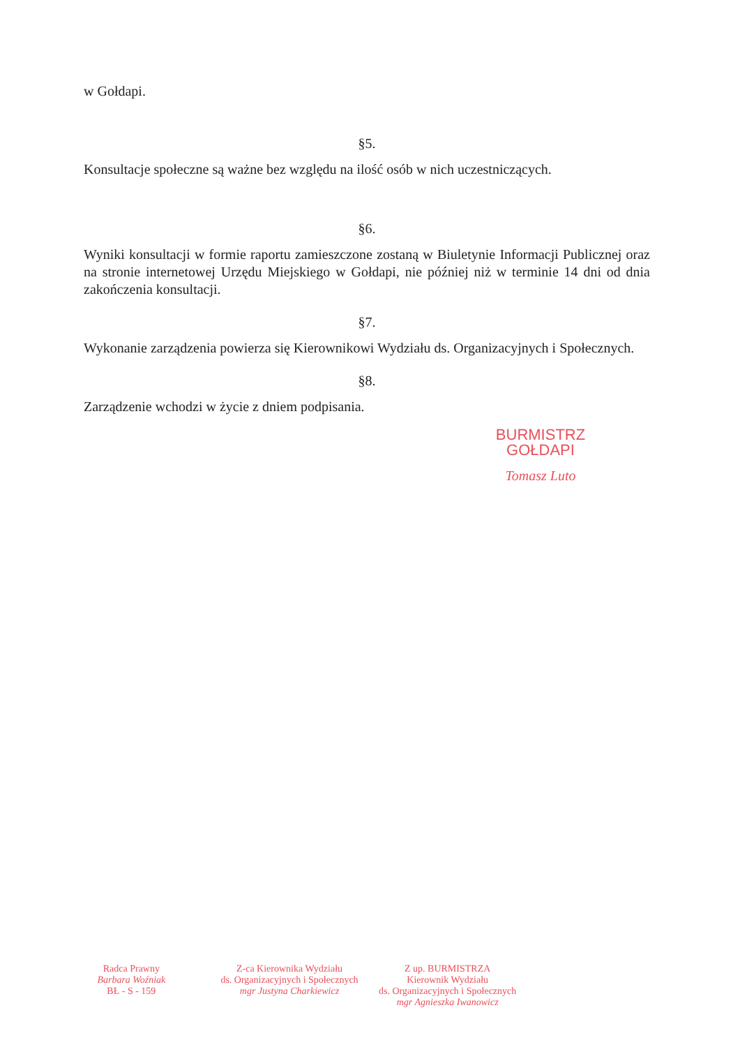w Gołdapi.
§5.
Konsultacje społeczne są ważne bez względu na ilość osób w nich uczestniczących.
§6.
Wyniki konsultacji w formie raportu zamieszczone zostaną w Biuletynie Informacji Publicznej oraz na stronie internetowej Urzędu Miejskiego w Gołdapi, nie później niż w terminie 14 dni od dnia zakończenia konsultacji.
§7.
Wykonanie zarządzenia powierza się Kierownikowi Wydziału ds. Organizacyjnych i Społecznych.
§8.
Zarządzenie wchodzi w życie z dniem podpisania.
BURMISTRZ
GOŁDAPI
Tomasz Luto
Radca Prawny
Barbara Woźniak
BŁ - S - 159
Z-ca Kierownika Wydziału
ds. Organizacyjnych i Społecznych
mgr Justyna Charkiewicz
Z up. BURMISTRZA
Kierownik Wydziału
ds. Organizacyjnych i Społecznych
mgr Agnieszka Iwanowicz